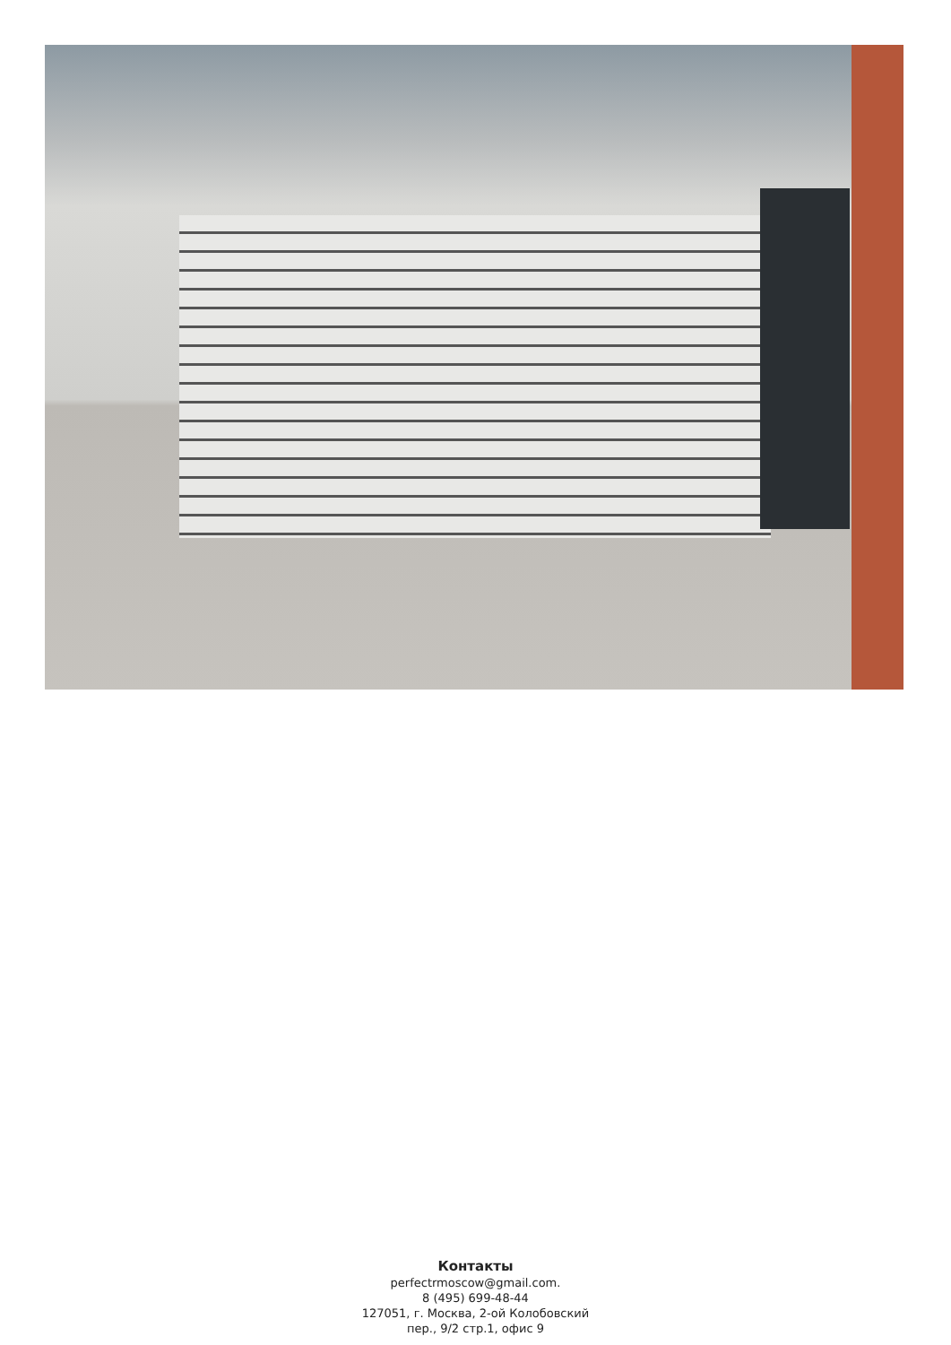Контакты
perfectrmoscow@gmail.com.
8 (495) 699-48-44
127051, г. Москва, 2-ой Колобовский
пер., 9/2 стр.1, офис 9